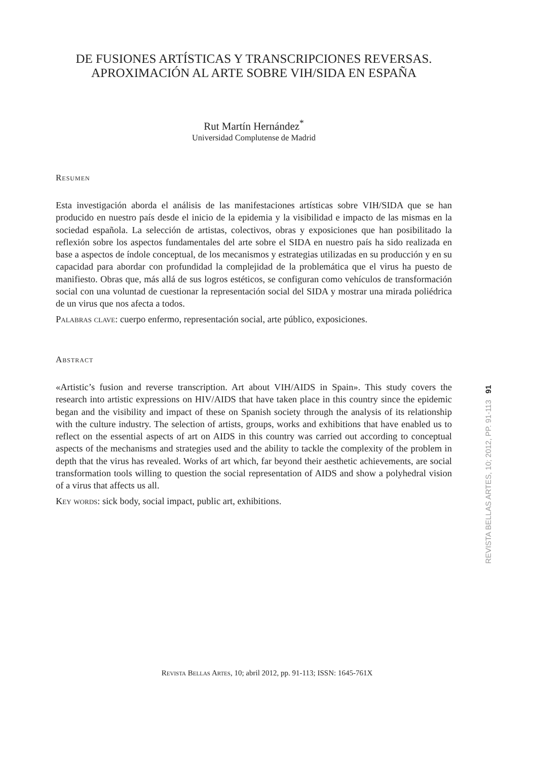DE FUSIONES ARTÍSTICAS Y TRANSCRIPCIONES REVERSAS.
APROXIMACIÓN AL ARTE SOBRE VIH/SIDA EN ESPAÑA
Rut Martín Hernández<sup>*</sup>
Universidad Complutense de Madrid
Resumen
Esta investigación aborda el análisis de las manifestaciones artísticas sobre VIH/SIDA que se han producido en nuestro país desde el inicio de la epidemia y la visibilidad e impacto de las mismas en la sociedad española. La selección de artistas, colectivos, obras y exposiciones que han posibilitado la reflexión sobre los aspectos fundamentales del arte sobre el SIDA en nuestro país ha sido realizada en base a aspectos de índole conceptual, de los mecanismos y estrategias utilizadas en su producción y en su capacidad para abordar con profundidad la complejidad de la problemática que el virus ha puesto de manifiesto. Obras que, más allá de sus logros estéticos, se configuran como vehículos de transformación social con una voluntad de cuestionar la representación social del SIDA y mostrar una mirada poliédrica de un virus que nos afecta a todos.
Palabras clave: cuerpo enfermo, representación social, arte público, exposiciones.
Abstract
«Artistic’s fusion and reverse transcription. Art about VIH/AIDS in Spain». This study covers the research into artistic expressions on HIV/AIDS that have taken place in this country since the epidemic began and the visibility and impact of these on Spanish society through the analysis of its relationship with the culture industry. The selection of artists, groups, works and exhibitions that have enabled us to reflect on the essential aspects of art on AIDS in this country was carried out according to conceptual aspects of the mechanisms and strategies used and the ability to tackle the complexity of the problem in depth that the virus has revealed. Works of art which, far beyond their aesthetic achievements, are social transformation tools willing to question the social representation of AIDS and show a polyhedral vision of a virus that affects us all.
Key words: sick body, social impact, public art, exhibitions.
REVISTA BELLAS ARTES, 10; 2012, PP. 91-113 91
Revista Bellas Artes, 10; abril 2012, pp. 91-113; ISSN: 1645-761X